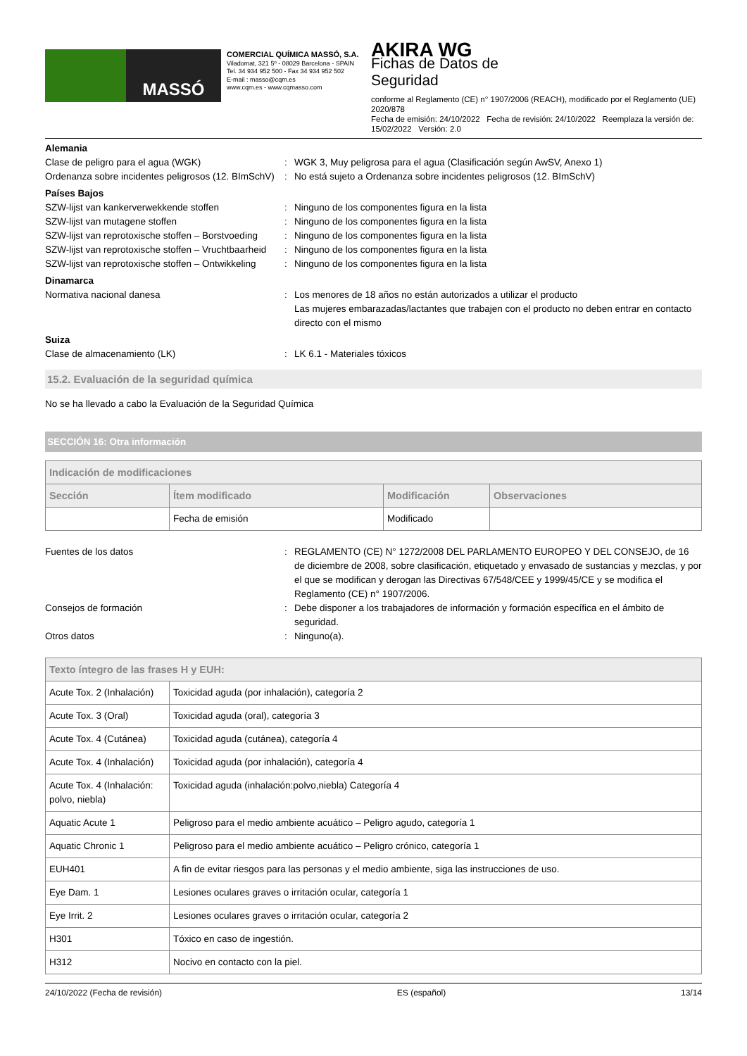MASSÓ
COMERCIAL QUÍMICA MASSÓ, S.A.
Viladomat, 321 5º - 08029 Barcelona - SPAIN
Tel. 34 934 952 500 - Fax 34 934 952 502
E-mail : masso@cqm.es
www.cqm.es - www.cqmasso.com
AKIRA WG
Fichas de Datos de
Seguridad
conforme al Reglamento (CE) n° 1907/2006 (REACH), modificado por el Reglamento (UE) 2020/878
Fecha de emisión: 24/10/2022 Fecha de revisión: 24/10/2022 Reemplaza la versión de: 15/02/2022 Versión: 2.0
Alemania
Clase de peligro para el agua (WGK) : WGK 3, Muy peligrosa para el agua (Clasificación según AwSV, Anexo 1)
Ordenanza sobre incidentes peligrosos (12. BImSchV)
: No está sujeto a Ordenanza sobre incidentes peligrosos (12. BImSchV)
Países Bajos
SZW-lijst van kankerverwekkende stoffen : Ninguno de los componentes figura en la lista
SZW-lijst van mutagene stoffen : Ninguno de los componentes figura en la lista
SZW-lijst van reprotoxische stoffen – Borstvoeding
: Ninguno de los componentes figura en la lista
SZW-lijst van reprotoxische stoffen – Vruchtbaarheid
: Ninguno de los componentes figura en la lista
SZW-lijst van reprotoxische stoffen – Ontwikkeling
: Ninguno de los componentes figura en la lista
Dinamarca
Normativa nacional danesa : Los menores de 18 años no están autorizados a utilizar el producto
Las mujeres embarazadas/lactantes que trabajen con el producto no deben entrar en contacto directo con el mismo
Suiza
Clase de almacenamiento (LK) : LK 6.1 - Materiales tóxicos
15.2. Evaluación de la seguridad química
No se ha llevado a cabo la Evaluación de la Seguridad Química
SECCIÓN 16: Otra información
| Indicación de modificaciones | | | |
| --- | --- | --- | --- |
| Sección | Ítem modificado | Modificación | Observaciones |
| | Fecha de emisión | Modificado | |
Fuentes de los datos : REGLAMENTO (CE) N° 1272/2008 DEL PARLAMENTO EUROPEO Y DEL CONSEJO, de 16 de diciembre de 2008, sobre clasificación, etiquetado y envasado de sustancias y mezclas, y por el que se modifican y derogan las Directivas 67/548/CEE y 1999/45/CE y se modifica el Reglamento (CE) n° 1907/2006.
Consejos de formación : Debe disponer a los trabajadores de información y formación específica en el ámbito de seguridad.
Otros datos : Ninguno(a).
| Texto íntegro de las frases H y EUH: | |
| --- | --- |
| Acute Tox. 2 (Inhalación) | Toxicidad aguda (por inhalación), categoría 2 |
| Acute Tox. 3 (Oral) | Toxicidad aguda (oral), categoría 3 |
| Acute Tox. 4 (Cutánea) | Toxicidad aguda (cutánea), categoría 4 |
| Acute Tox. 4 (Inhalación) | Toxicidad aguda (por inhalación), categoría 4 |
| Acute Tox. 4 (Inhalación: polvo, niebla) | Toxicidad aguda (inhalación:polvo,niebla) Categoría 4 |
| Aquatic Acute 1 | Peligroso para el medio ambiente acuático – Peligro agudo, categoría 1 |
| Aquatic Chronic 1 | Peligroso para el medio ambiente acuático – Peligro crónico, categoría 1 |
| EUH401 | A fin de evitar riesgos para las personas y el medio ambiente, siga las instrucciones de uso. |
| Eye Dam. 1 | Lesiones oculares graves o irritación ocular, categoría 1 |
| Eye Irrit. 2 | Lesiones oculares graves o irritación ocular, categoría 2 |
| H301 | Tóxico en caso de ingestión. |
| H312 | Nocivo en contacto con la piel. |
24/10/2022 (Fecha de revisión) ES (español) 13/14